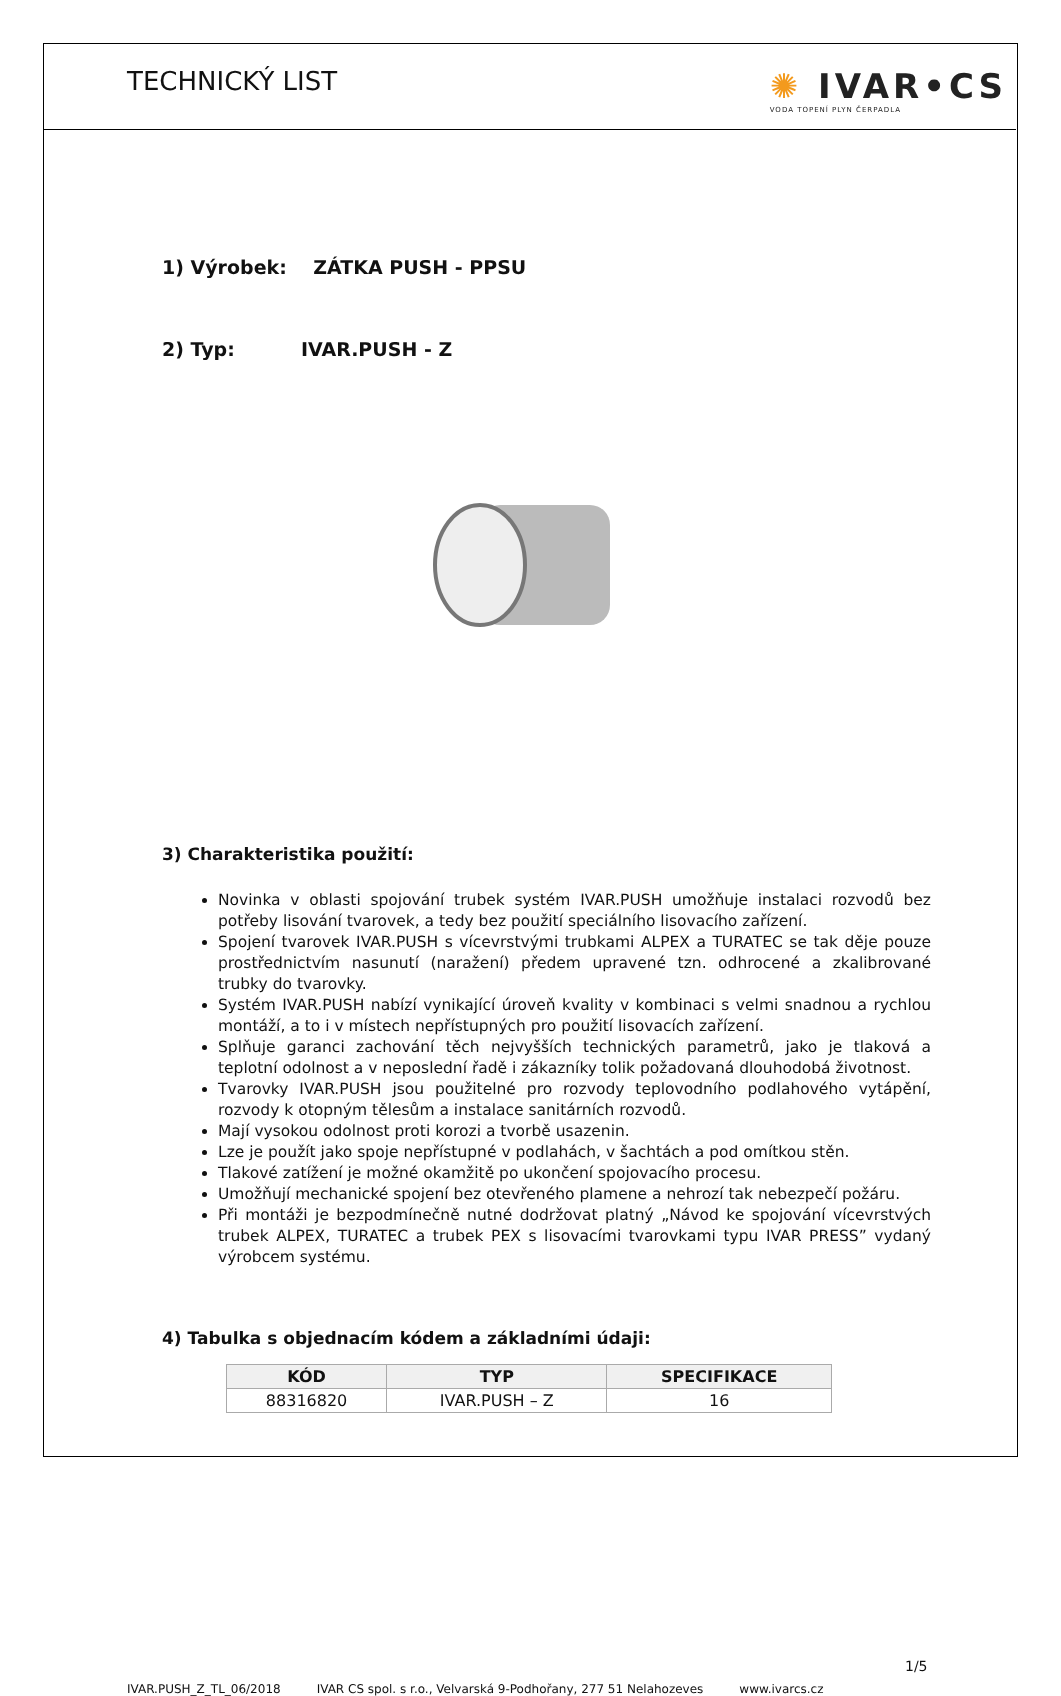TECHNICKÝ LIST ✺ IVAR•CS
VODA TOPENÍ PLYN ČERPADLA
1) Výrobek: ZÁTKA PUSH - PPSU
2) Typ: IVAR.PUSH - Z
3) Charakteristika použití:
Novinka v oblasti spojování trubek systém IVAR.PUSH umožňuje instalaci rozvodů bez potřeby lisování tvarovek, a tedy bez použití speciálního lisovacího zařízení.
Spojení tvarovek IVAR.PUSH s vícevrstvými trubkami ALPEX a TURATEC se tak děje pouze prostřednictvím nasunutí (naražení) předem upravené tzn. odhrocené a zkalibrované trubky do tvarovky.
Systém IVAR.PUSH nabízí vynikající úroveň kvality v kombinaci s velmi snadnou a rychlou montáží, a to i v místech nepřístupných pro použití lisovacích zařízení.
Splňuje garanci zachování těch nejvyšších technických parametrů, jako je tlaková a teplotní odolnost a v neposlední řadě i zákazníky tolik požadovaná dlouhodobá životnost.
Tvarovky IVAR.PUSH jsou použitelné pro rozvody teplovodního podlahového vytápění, rozvody k otopným tělesům a instalace sanitárních rozvodů.
Mají vysokou odolnost proti korozi a tvorbě usazenin.
Lze je použít jako spoje nepřístupné v podlahách, v šachtách a pod omítkou stěn.
Tlakové zatížení je možné okamžitě po ukončení spojovacího procesu.
Umožňují mechanické spojení bez otevřeného plamene a nehrozí tak nebezpečí požáru.
Při montáži je bezpodmínečně nutné dodržovat platný „Návod ke spojování vícevrstvých trubek ALPEX, TURATEC a trubek PEX s lisovacími tvarovkami typu IVAR PRESS” vydaný výrobcem systému.
4) Tabulka s objednacím kódem a základními údaji:
| KÓD | TYP | SPECIFIKACE |
| --- | --- | --- |
| 88316820 | IVAR.PUSH – Z | 16 |
1/5
IVAR.PUSH_Z_TL_06/2018 IVAR CS spol. s r.o., Velvarská 9-Podhořany, 277 51 Nelahozeves www.ivarcs.cz